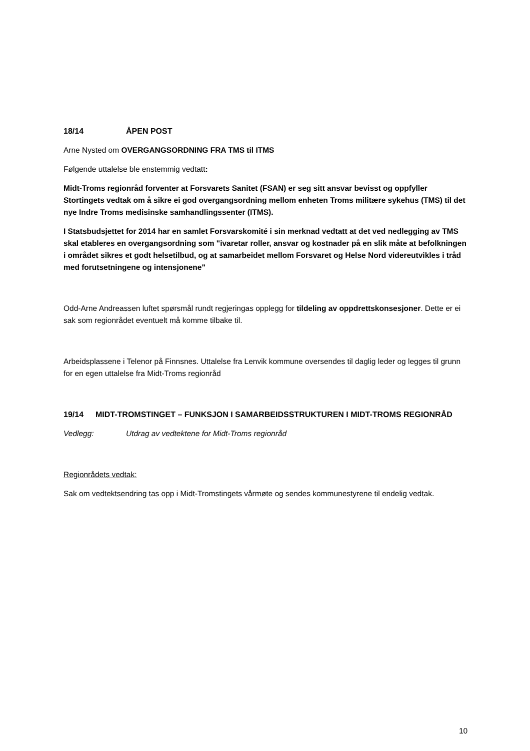18/14 ÅPEN POST
Arne Nysted om OVERGANGSORDNING FRA TMS til ITMS
Følgende uttalelse ble enstemmig vedtatt:
Midt-Troms regionråd forventer at Forsvarets Sanitet (FSAN) er seg sitt ansvar bevisst og oppfyller Stortingets vedtak om å sikre ei god overgangsordning mellom enheten Troms militære sykehus (TMS) til det nye Indre Troms medisinske samhandlingssenter (ITMS).
I Statsbudsjettet for 2014 har en samlet Forsvarskomité i sin merknad vedtatt at det ved nedlegging av TMS skal etableres en overgangsordning som "ivaretar roller, ansvar og kostnader på en slik måte at befolkningen i området sikres et godt helsetilbud, og at samarbeidet mellom Forsvaret og Helse Nord videreutvikles i tråd med forutsetningene og intensjonene"
Odd-Arne Andreassen luftet spørsmål rundt regjeringas opplegg for tildeling av oppdrettskonsesjoner. Dette er ei sak som regionrådet eventuelt må komme tilbake til.
Arbeidsplassene i Telenor på Finnsnes. Uttalelse fra Lenvik kommune oversendes til daglig leder og legges til grunn for en egen uttalelse fra Midt-Troms regionråd
19/14 MIDT-TROMSTINGET – FUNKSJON I SAMARBEIDSSTRUKTUREN I MIDT-TROMS REGIONRÅD
Vedlegg: Utdrag av vedtektene for Midt-Troms regionråd
Regionrådets vedtak:
Sak om vedtektsendring tas opp i Midt-Tromstingets vårmøte og sendes kommunestyrene til endelig vedtak.
10